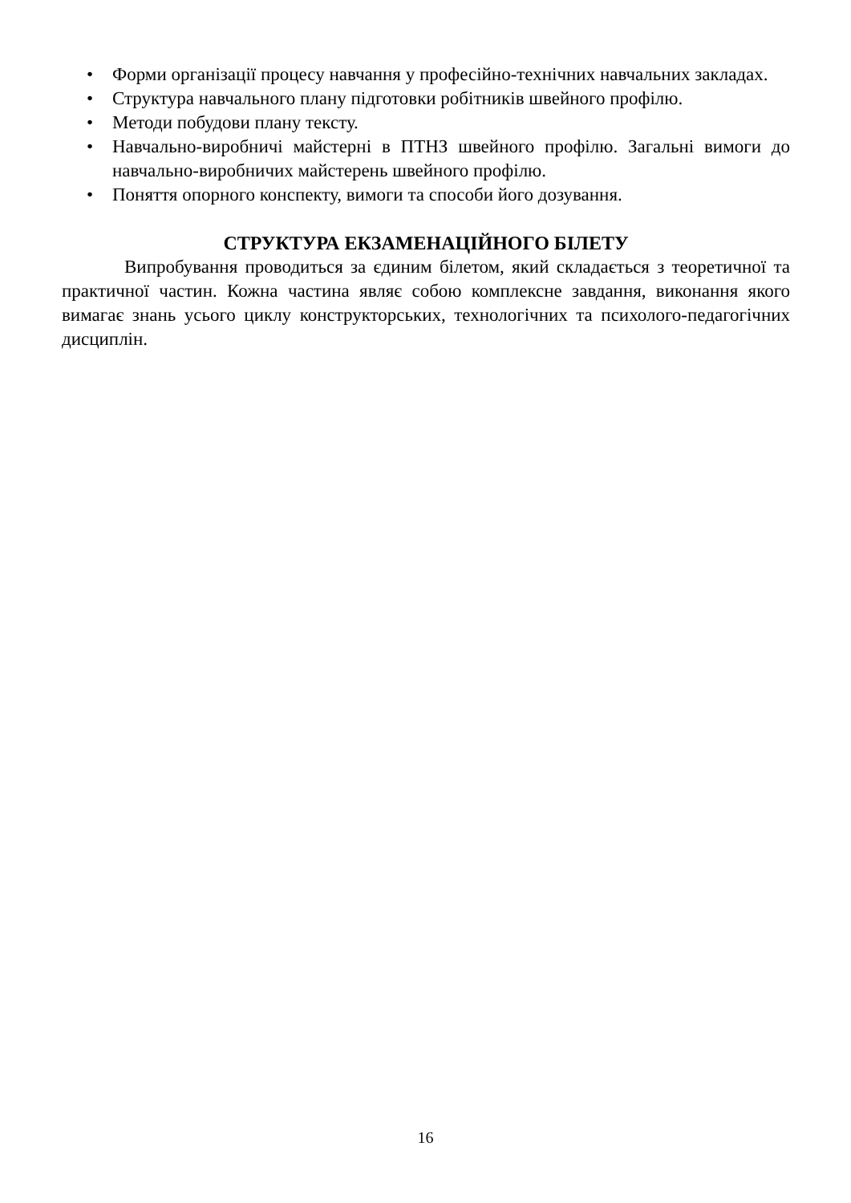• Форми організації процесу навчання у професійно-технічних навчальних закладах.
• Структура навчального плану підготовки робітників швейного профілю.
• Методи побудови плану тексту.
• Навчально-виробничі майстерні в ПТНЗ швейного профілю. Загальні вимоги до навчально-виробничих майстерень швейного профілю.
• Поняття опорного конспекту, вимоги та способи його дозування.
СТРУКТУРА ЕКЗАМЕНАЦІЙНОГО БІЛЕТУ
Випробування проводиться за єдиним білетом, який складається з теоретичної та практичної частин. Кожна частина являє собою комплексне завдання, виконання якого вимагає знань усього циклу конструкторських, технологічних та психолого-педагогічних дисциплін.
16